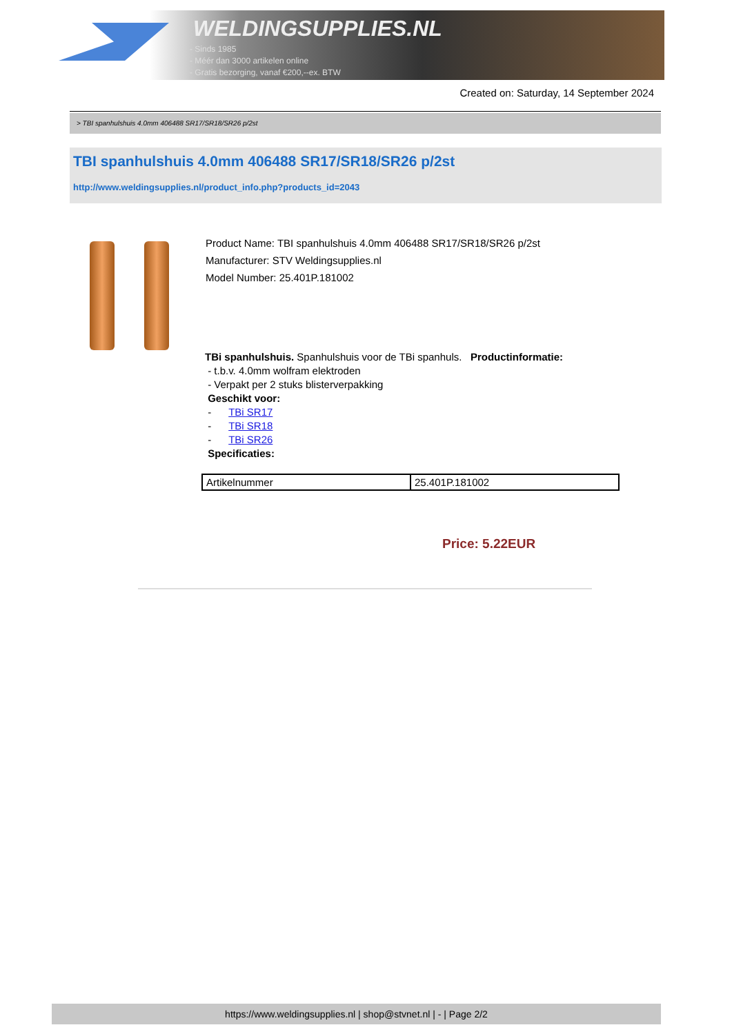WELDINGSUPPLIES.NL
- Sinds 1985
- Méér dan 3000 artikelen online
- Gratis bezorging, vanaf €200,--ex. BTW
Created on: Saturday, 14 September 2024
> TBI spanhulshuis 4.0mm 406488 SR17/SR18/SR26 p/2st
TBI spanhulshuis 4.0mm 406488 SR17/SR18/SR26 p/2st
http://www.weldingsupplies.nl/product_info.php?products_id=2043
Product Name: TBI spanhulshuis 4.0mm 406488 SR17/SR18/SR26 p/2st
Manufacturer: STV Weldingsupplies.nl
Model Number: 25.401P.181002
TBi spanhulshuis. Spanhulshuis voor de TBi spanhuls. Productinformatie:
- t.b.v. 4.0mm wolfram elektroden
- Verpakt per 2 stuks blisterverpakking
Geschikt voor:
- TBi SR17
- TBi SR18
- TBi SR26
Specificaties:
| Artikelnummer | 25.401P.181002 |
Price: 5.22EUR
https://www.weldingsupplies.nl | shop@stvnet.nl | - | Page 2/2